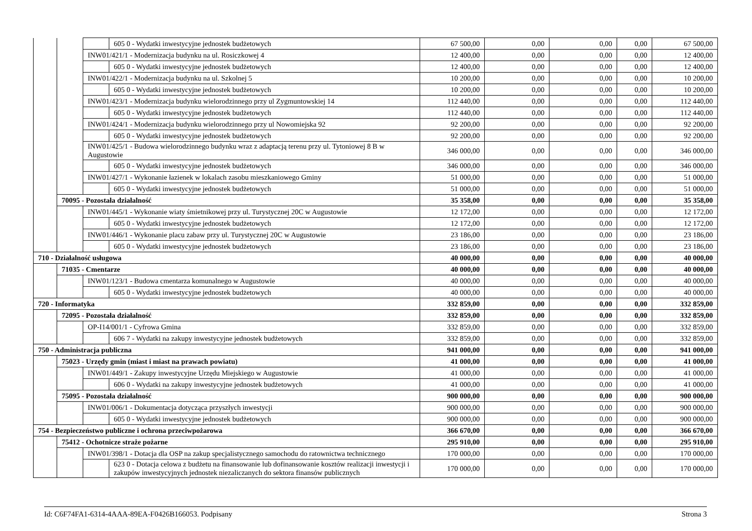| | | | 605 0 - Wydatki inwestycyjne jednostek budżetowych | 67 500,00 | 0,00 | 0,00 | 0,00 | 67 500,00 |
| | | INW01/421/1 - Modernizacja budynku na ul. Rosiczkowej 4 | | 12 400,00 | 0,00 | 0,00 | 0,00 | 12 400,00 |
| | | | 605 0 - Wydatki inwestycyjne jednostek budżetowych | 12 400,00 | 0,00 | 0,00 | 0,00 | 12 400,00 |
| | | INW01/422/1 - Modernizacja budynku na ul. Szkolnej 5 | | 10 200,00 | 0,00 | 0,00 | 0,00 | 10 200,00 |
| | | | 605 0 - Wydatki inwestycyjne jednostek budżetowych | 10 200,00 | 0,00 | 0,00 | 0,00 | 10 200,00 |
| | | INW01/423/1 - Modernizacja budynku wielorodzinnego przy ul Zygmuntowskiej 14 | | 112 440,00 | 0,00 | 0,00 | 0,00 | 112 440,00 |
| | | | 605 0 - Wydatki inwestycyjne jednostek budżetowych | 112 440,00 | 0,00 | 0,00 | 0,00 | 112 440,00 |
| | | INW01/424/1 - Modernizacja budynku wielorodzinnego przy ul Nowomiejska 92 | | 92 200,00 | 0,00 | 0,00 | 0,00 | 92 200,00 |
| | | | 605 0 - Wydatki inwestycyjne jednostek budżetowych | 92 200,00 | 0,00 | 0,00 | 0,00 | 92 200,00 |
| | | INW01/425/1 - Budowa wielorodzinnego budynku wraz z adaptacją terenu przy ul. Tytoniowej 8 B w Augustowie | | 346 000,00 | 0,00 | 0,00 | 0,00 | 346 000,00 |
| | | | 605 0 - Wydatki inwestycyjne jednostek budżetowych | 346 000,00 | 0,00 | 0,00 | 0,00 | 346 000,00 |
| | | INW01/427/1 - Wykonanie łazienek w lokalach zasobu mieszkaniowego Gminy | | 51 000,00 | 0,00 | 0,00 | 0,00 | 51 000,00 |
| | | | 605 0 - Wydatki inwestycyjne jednostek budżetowych | 51 000,00 | 0,00 | 0,00 | 0,00 | 51 000,00 |
| | 70095 - Pozostała działalność | | | 35 358,00 | 0,00 | 0,00 | 0,00 | 35 358,00 |
| | | INW01/445/1 - Wykonanie wiaty śmietnikowej przy ul. Turystycznej 20C w Augustowie | | 12 172,00 | 0,00 | 0,00 | 0,00 | 12 172,00 |
| | | | 605 0 - Wydatki inwestycyjne jednostek budżetowych | 12 172,00 | 0,00 | 0,00 | 0,00 | 12 172,00 |
| | | INW01/446/1 - Wykonanie placu zabaw przy ul. Turystycznej 20C w Augustowie | | 23 186,00 | 0,00 | 0,00 | 0,00 | 23 186,00 |
| | | | 605 0 - Wydatki inwestycyjne jednostek budżetowych | 23 186,00 | 0,00 | 0,00 | 0,00 | 23 186,00 |
| 710 - Działalność usługowa | | | | 40 000,00 | 0,00 | 0,00 | 0,00 | 40 000,00 |
| | 71035 - Cmentarze | | | 40 000,00 | 0,00 | 0,00 | 0,00 | 40 000,00 |
| | | INW01/123/1 - Budowa cmentarza komunalnego w Augustowie | | 40 000,00 | 0,00 | 0,00 | 0,00 | 40 000,00 |
| | | | 605 0 - Wydatki inwestycyjne jednostek budżetowych | 40 000,00 | 0,00 | 0,00 | 0,00 | 40 000,00 |
| 720 - Informatyka | | | | 332 859,00 | 0,00 | 0,00 | 0,00 | 332 859,00 |
| | 72095 - Pozostała działalność | | | 332 859,00 | 0,00 | 0,00 | 0,00 | 332 859,00 |
| | | OP-I14/001/1 - Cyfrowa Gmina | | 332 859,00 | 0,00 | 0,00 | 0,00 | 332 859,00 |
| | | | 606 7 - Wydatki na zakupy inwestycyjne jednostek budżetowych | 332 859,00 | 0,00 | 0,00 | 0,00 | 332 859,00 |
| 750 - Administracja publiczna | | | | 941 000,00 | 0,00 | 0,00 | 0,00 | 941 000,00 |
| | 75023 - Urzędy gmin (miast i miast na prawach powiatu) | | | 41 000,00 | 0,00 | 0,00 | 0,00 | 41 000,00 |
| | | INW01/449/1 - Zakupy inwestycyjne Urzędu Miejskiego w Augustowie | | 41 000,00 | 0,00 | 0,00 | 0,00 | 41 000,00 |
| | | | 606 0 - Wydatki na zakupy inwestycyjne jednostek budżetowych | 41 000,00 | 0,00 | 0,00 | 0,00 | 41 000,00 |
| | 75095 - Pozostała działalność | | | 900 000,00 | 0,00 | 0,00 | 0,00 | 900 000,00 |
| | | INW01/006/1 - Dokumentacja dotycząca przyszłych inwestycji | | 900 000,00 | 0,00 | 0,00 | 0,00 | 900 000,00 |
| | | | 605 0 - Wydatki inwestycyjne jednostek budżetowych | 900 000,00 | 0,00 | 0,00 | 0,00 | 900 000,00 |
| 754 - Bezpieczeństwo publiczne i ochrona przeciwpożarowa | | | | 366 670,00 | 0,00 | 0,00 | 0,00 | 366 670,00 |
| | 75412 - Ochotnicze straże pożarne | | | 295 910,00 | 0,00 | 0,00 | 0,00 | 295 910,00 |
| | | INW01/398/1 - Dotacja dla OSP na zakup specjalistycznego samochodu do ratownictwa technicznego | | 170 000,00 | 0,00 | 0,00 | 0,00 | 170 000,00 |
| | | | 623 0 - Dotacja celowa z budżetu na finansowanie lub dofinansowanie kosztów realizacji inwestycji i zakupów inwestycyjnych jednostek niezaliczanych do sektora finansów publicznych | 170 000,00 | 0,00 | 0,00 | 0,00 | 170 000,00 |
Id: C6F74FA1-6314-4AAA-89EA-F0426B166053. Podpisany Strona 3